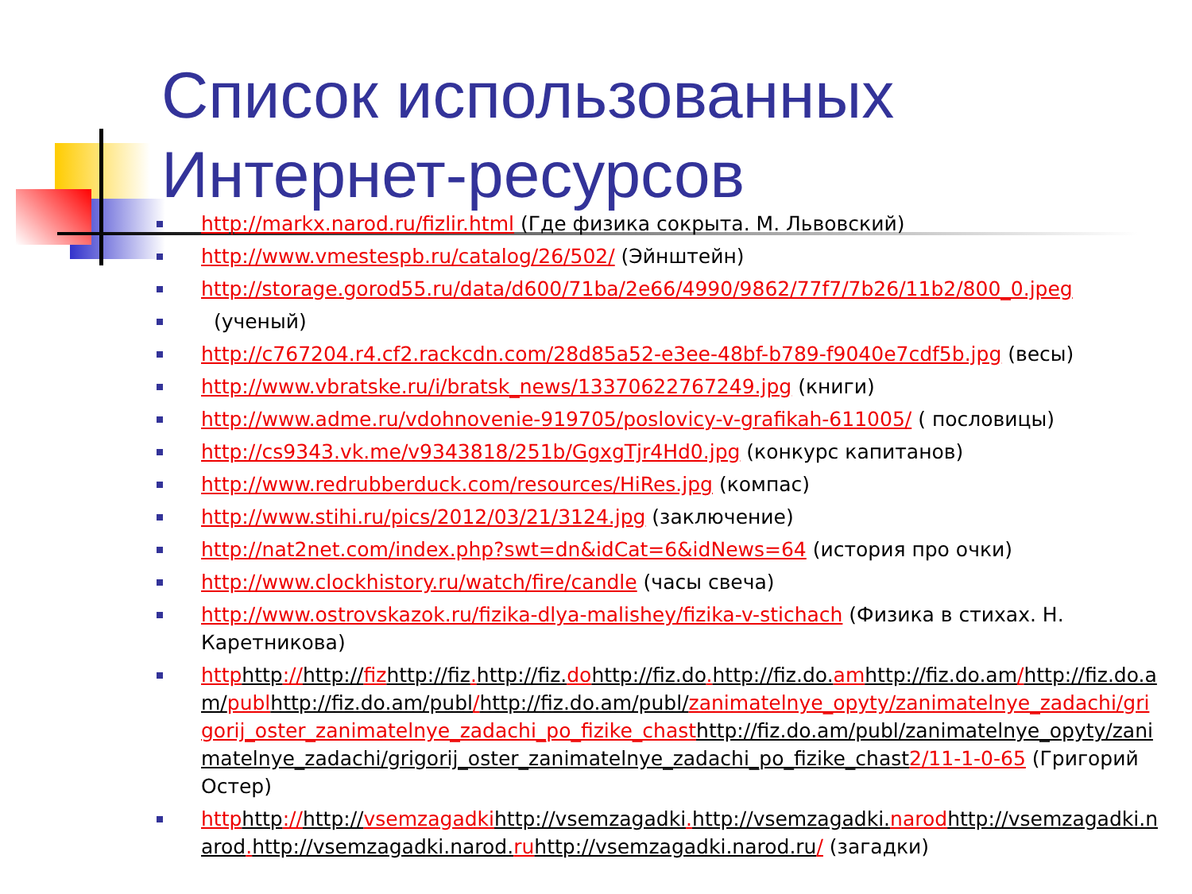Список использованных Интернет-ресурсов
http://markx.narod.ru/fizlir.html (Где физика сокрыта. М. Львовский)
http://www.vmestespb.ru/catalog/26/502/ (Эйнштейн)
http://storage.gorod55.ru/data/d600/71ba/2e66/4990/9862/77f7/7b26/11b2/800_0.jpeg
(ученый)
http://c767204.r4.cf2.rackcdn.com/28d85a52-e3ee-48bf-b789-f9040e7cdf5b.jpg (весы)
http://www.vbratske.ru/i/bratsk_news/13370622767249.jpg (книги)
http://www.adme.ru/vdohnovenie-919705/poslovicy-v-grafikah-611005/ ( пословицы)
http://cs9343.vk.me/v9343818/251b/GgxgTjr4Hd0.jpg (конкурс капитанов)
http://www.redrubberduck.com/resources/HiRes.jpg (компас)
http://www.stihi.ru/pics/2012/03/21/3124.jpg (заключение)
http://nat2net.com/index.php?swt=dn&idCat=6&idNews=64 (история про очки)
http://www.clockhistory.ru/watch/fire/candle (часы свеча)
http://www.ostrovskazok.ru/fizika-dlya-malishey/fizika-v-stichach (Физика в стихах. Н. Каретникова)
http http://http://fiz http://fiz. http://fiz. do http://fiz.do. http://fiz.do. am http://fiz.do.am/http://fiz.do.am/publ http://fiz.do.am/publ/http://fiz.do.am/publ/zanimatelnye_opyty/zanimatelnye_zadachi/grigorij_oster_zanimatelnye_zadachi_po_fizike_chast http://fiz.do.am/publ/zanimatelnye_opyty/zanimatelnye_zadachi/grigorij_oster_zanimatelnye_zadachi_po_fizike_chast 2/11-1-0-65 (Григорий Остер)
http http://http://vsemzagadki http://vsemzagadki. http://vsemzagadki. narod http://vsemzagadki.narod. http://vsemzagadki.narod. ru http://vsemzagadki.narod.ru/ (загадки)